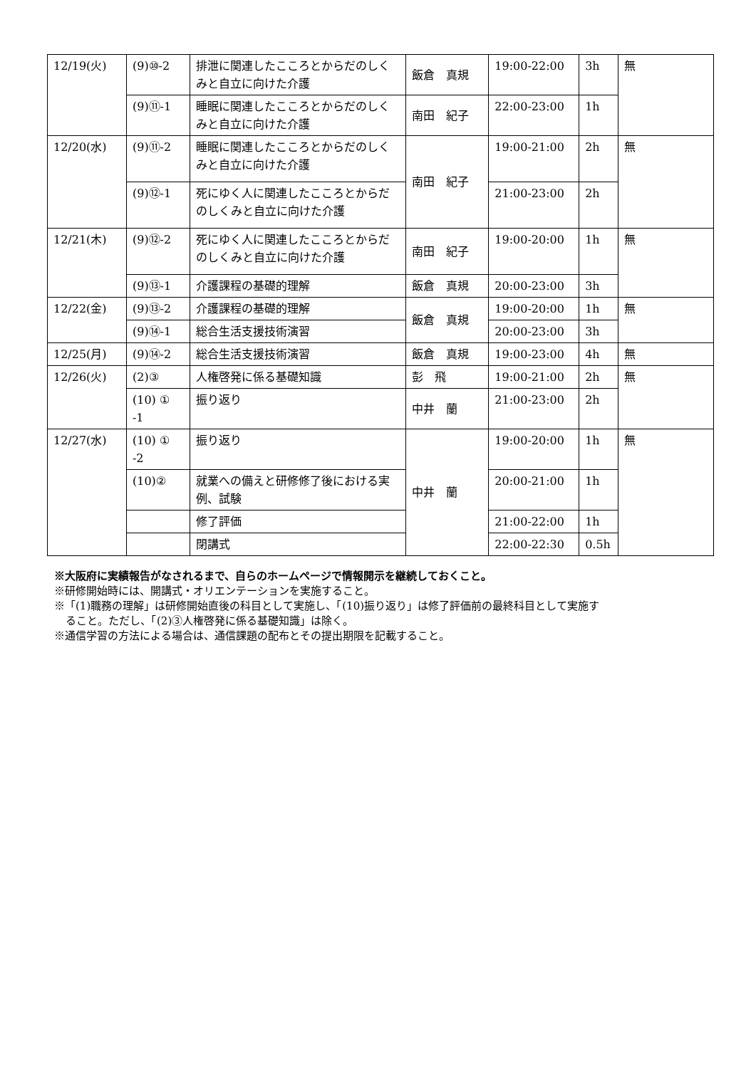| 12/19(火) | (9)⑩-2 | 排泄に関連したこころとからだのしくみと自立に向けた介護 | 飯倉 真規 | 19:00-22:00 | 3h | 無 |
| | (9)⑪-1 | 睡眠に関連したこころとからだのしくみと自立に向けた介護 | 南田 紀子 | 22:00-23:00 | 1h | |
| 12/20(水) | (9)⑪-2 | 睡眠に関連したこころとからだのしくみと自立に向けた介護 | 南田 紀子 | 19:00-21:00 | 2h | 無 |
| | (9)⑫-1 | 死にゆく人に関連したこころとからだのしくみと自立に向けた介護 | | 21:00-23:00 | 2h | |
| 12/21(木) | (9)⑫-2 | 死にゆく人に関連したこころとからだのしくみと自立に向けた介護 | 南田 紀子 | 19:00-20:00 | 1h | 無 |
| | (9)⑬-1 | 介護課程の基礎的理解 | 飯倉 真規 | 20:00-23:00 | 3h | |
| 12/22(金) | (9)⑬-2 | 介護課程の基礎的理解 | 飯倉 真規 | 19:00-20:00 | 1h | 無 |
| | (9)⑭-1 | 総合生活支援技術演習 | | 20:00-23:00 | 3h | |
| 12/25(月) | (9)⑭-2 | 総合生活支援技術演習 | 飯倉 真規 | 19:00-23:00 | 4h | 無 |
| 12/26(火) | (2)③ | 人権啓発に係る基礎知識 | 彭 飛 | 19:00-21:00 | 2h | 無 |
| | (10) ① -1 | 振り返り | 中井 蘭 | 21:00-23:00 | 2h | |
| 12/27(水) | (10) ① -2 | 振り返り | 中井 蘭 | 19:00-20:00 | 1h | 無 |
| | (10)② | 就業への備えと研修修了後における実例、試験 | | 20:00-21:00 | 1h | |
| | | 修了評価 | | 21:00-22:00 | 1h | |
| | | 閉講式 | | 22:00-22:30 | 0.5h | |
※大阪府に実績報告がなされるまで、自らのホームページで情報開示を継続しておくこと。
※研修開始時には、開講式・オリエンテーションを実施すること。
※「(1)職務の理解」は研修開始直後の科目として実施し、「(10)振り返り」は修了評価前の最終科目として実施す
ること。ただし、「(2)③人権啓発に係る基礎知識」は除く。
※通信学習の方法による場合は、通信課題の配布とその提出期限を記載すること。